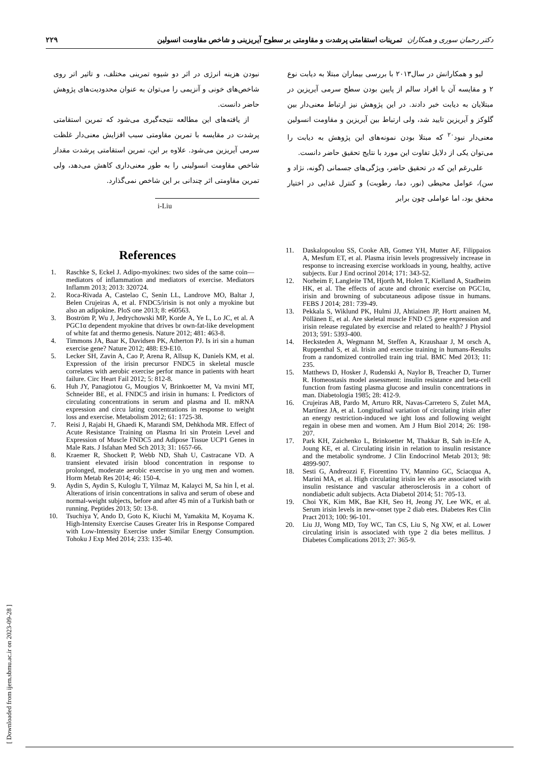دکتر رحمان سوری و همکاران تمرینات استقامتی پرشدت و مقاومتی بر سطوح آیریزینی و شاخص مقاومت انسولین ۲۲۹
لیو و همکارانش در سال۲۰۱۳ با بررسی بیماران مبتلا به دیابت نوع ۲ و مقایسه آن با افراد سالم از پایین بودن سطح سرمی آیریزین در مبتلایان به دیابت خبر دادند. در این پژوهش نیز ارتباط معنی‌دار بین گلوکز و آیریزین تایید شد، ولی ارتباط بین آیریزین و مقاومت انسولین معنی‌دار نبود<sup>۲۰</sup> که مبتلا بودن نمونه‌های این پژوهش به دیابت را می‌توان یکی از دلایل تفاوت این مورد با نتایج تحقیق حاضر دانست.
علی‌رغم این که در تحقیق حاضر، ویژگی‌های جسمانی (گونه، نژاد و سن)، عوامل محیطی (نور، دما، رطوبت) و کنترل غذایی در اختیار محقق بود، اما عواملی چون برابر
نبودن هزینه انرژی در اثر دو شیوه تمرینی مختلف، و تاثیر اتر روی شاخص‌های خونی و آنزیمی را می‌توان به عنوان محدودیت‌های پژوهش حاضر دانست.
از یافته‌های این مطالعه نتیجه‌گیری می‌شود که تمرین استقامتی پرشدت در مقایسه با تمرین مقاومتی سبب افزایش معنی‌دار غلظت سرمی آیریزین می‌شود. علاوه بر این، تمرین استقامتی پرشدت مقدار شاخص مقاومت انسولینی را به طور معنی‌داری کاهش می‌دهد، ولی تمرین مقاومتی اثر چندانی بر این شاخص نمی‌گذارد.
i-Liu
References
1. Raschke S, Eckel J. Adipo-myokines: two sides of the same coin—mediators of inflammation and mediators of exercise. Mediators Inflamm 2013; 2013: 320724.
2. Roca-Rivada A, Castelao C, Senin LL, Landrove MO, Baltar J, Belen Crujeiras A, et al. FNDC5/irisin is not only a myokine but also an adipokine. PloS one 2013; 8: e60563.
3. Boström P, Wu J, Jedrychowski MP, Korde A, Ye L, Lo JC, et al. A PGC1α dependent myokine that drives br own-fat-like development of white fat and thermo genesis. Nature 2012; 481: 463-8.
4. Timmons JA, Baar K, Davidsen PK, Atherton PJ. Is iri sin a human exercise gene? Nature 2012; 488: E9-E10.
5. Lecker SH, Zavin A, Cao P, Arena R, Allsup K, Daniels KM, et al. Expression of the irisin precursor FNDC5 in skeletal muscle correlates with aerobic exercise perfor mance in patients with heart failure. Circ Heart Fail 2012; 5: 812-8.
6. Huh JY, Panagiotou G, Mougios V, Brinkoetter M, Va mvini MT, Schneider BE, et al. FNDC5 and irisin in humans: I. Predictors of circulating concentrations in serum and plasma and II. mRNA expression and circu lating concentrations in response to weight loss and exercise. Metabolism 2012; 61: 1725-38.
7. Reisi J, Rajabi H, Ghaedi K, Marandi SM, Dehkhoda MR. Effect of Acute Resistance Training on Plasma Iri sin Protein Level and Expression of Muscle FNDC5 and Adipose Tissue UCP1 Genes in Male Rats. J Isfahan Med Sch 2013; 31: 1657-66.
8. Kraemer R, Shockett P, Webb ND, Shah U, Castracane VD. A transient elevated irisin blood concentration in response to prolonged, moderate aerobic exercise in yo ung men and women. Horm Metab Res 2014; 46: 150-4.
9. Aydin S, Aydin S, Kuloglu T, Yilmaz M, Kalayci M, Sa hin İ, et al. Alterations of irisin concentrations in saliva and serum of obese and normal-weight subjects, before and after 45 min of a Turkish bath or running. Peptides 2013; 50: 13-8.
10. Tsuchiya Y, Ando D, Goto K, Kiuchi M, Yamakita M, Koyama K. High-Intensity Exercise Causes Greater Iris in Response Compared with Low-Intensity Exercise under Similar Energy Consumption. Tohoku J Exp Med 2014; 233: 135-40.
11. Daskalopoulou SS, Cooke AB, Gomez YH, Mutter AF, Filippaios A, Mesfum ET, et al. Plasma irisin levels progressively increase in response to increasing exercise workloads in young, healthy, active subjects. Eur J End ocrinol 2014; 171: 343-52.
12. Norheim F, Langleite TM, Hjorth M, Holen T, Kielland A, Stadheim HK, et al. The effects of acute and chronic exercise on PGC1α, irisin and browning of subcutaneous adipose tissue in humans. FEBS J 2014; 281: 739-49.
13. Pekkala S, Wiklund PK, Hulmi JJ, Ahtiainen JP, Hortt anainen M, Pöllänen E, et al. Are skeletal muscle FND C5 gene expression and irisin release regulated by exercise and related to health? J Physiol 2013; 591: 5393-400.
14. Hecksteden A, Wegmann M, Steffen A, Kraushaar J, M orsch A, Ruppenthal S, et al. Irisin and exercise training in humans-Results from a randomized controlled train ing trial. BMC Med 2013; 11: 235.
15. Matthews D, Hosker J, Rudenski A, Naylor B, Treacher D, Turner R. Homeostasis model assessment: insulin resistance and beta-cell function from fasting plasma glucose and insulin concentrations in man. Diabetologia 1985; 28: 412-9.
16. Crujeiras AB, Pardo M, Arturo RR, Navas-Carretero S, Zulet MA, Martínez JA, et al. Longitudinal variation of circulating irisin after an energy restriction-induced we ight loss and following weight regain in obese men and women. Am J Hum Biol 2014; 26: 198-207.
17. Park KH, Zaichenko L, Brinkoetter M, Thakkar B, Sah in-Efe A, Joung KE, et al. Circulating irisin in relation to insulin resistance and the metabolic syndrome. J Clin Endocrinol Metab 2013; 98: 4899-907.
18. Sesti G, Andreozzi F, Fiorentino TV, Mannino GC, Sciacqua A, Marini MA, et al. High circulating irisin lev els are associated with insulin resistance and vascular atherosclerosis in a cohort of nondiabetic adult subjects. Acta Diabetol 2014; 51: 705-13.
19. Choi YK, Kim MK, Bae KH, Seo H, Jeong JY, Lee WK, et al. Serum irisin levels in new-onset type 2 diab etes. Diabetes Res Clin Pract 2013; 100: 96-101.
20. Liu JJ, Wong MD, Toy WC, Tan CS, Liu S, Ng XW, et al. Lower circulating irisin is associated with type 2 dia betes mellitus. J Diabetes Complications 2013; 27: 365-9.
[ Downloaded from ijem.sbmu.ac.ir on 2023-09-28 ]